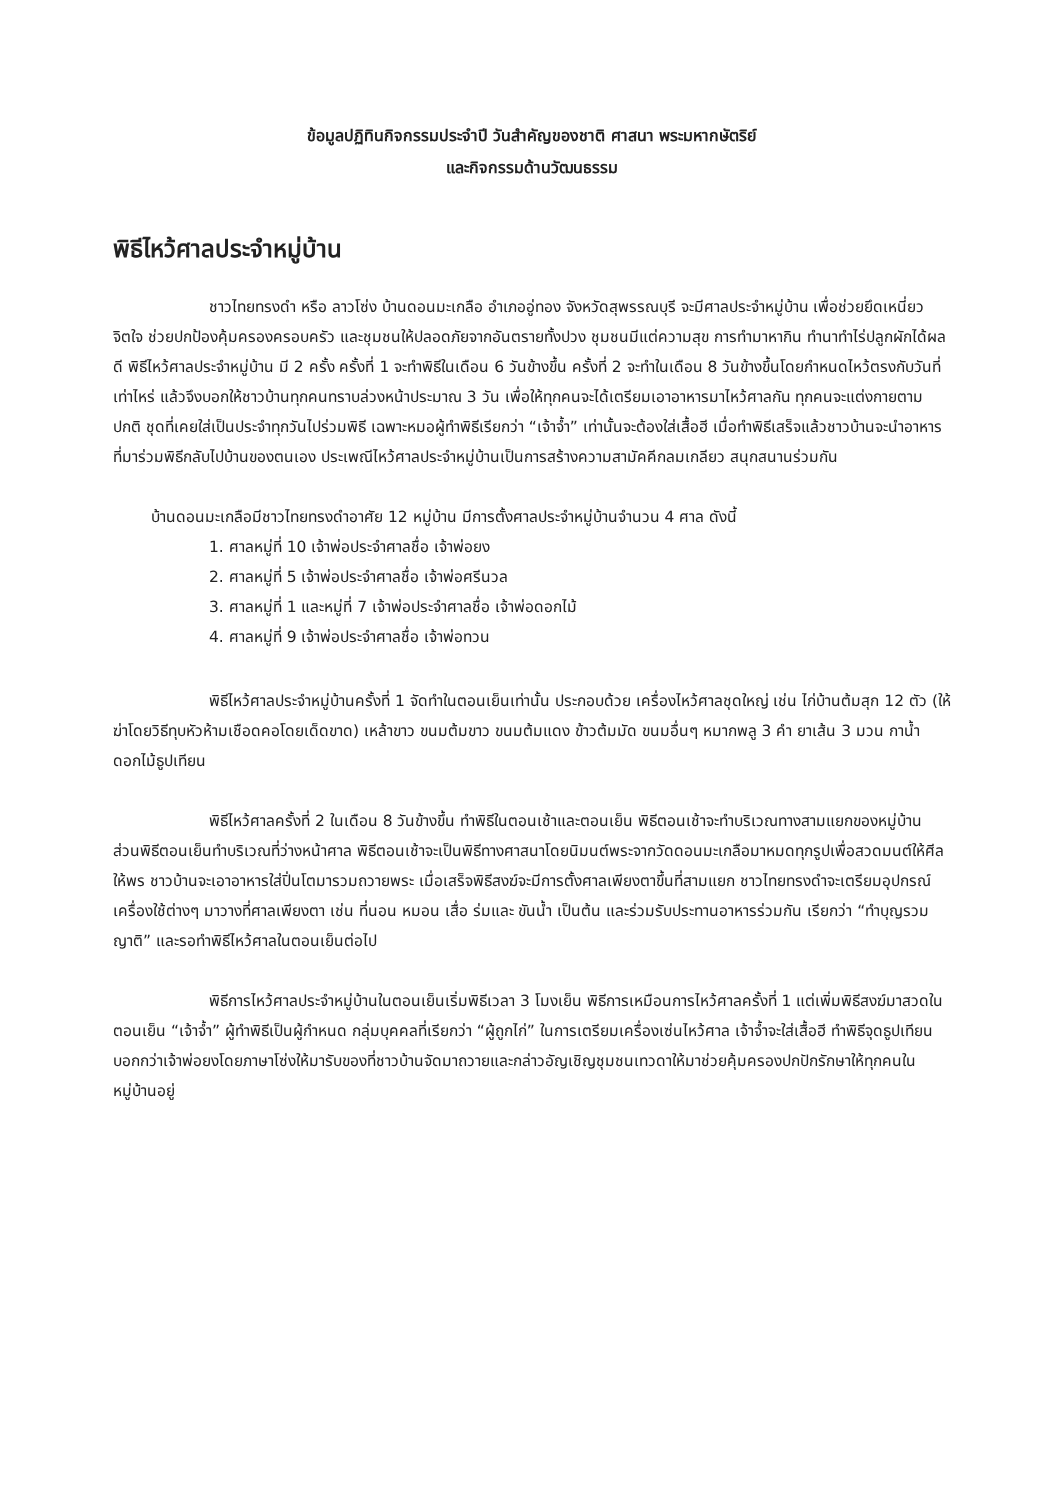ข้อมูลปฏิทินกิจกรรมประจำปี วันสำคัญของชาติ ศาสนา พระมหากษัตริย์
และกิจกรรมด้านวัฒนธรรม
พิธีไหว้ศาลประจำหมู่บ้าน
ชาวไทยทรงดำ หรือ ลาวโซ่ง บ้านดอนมะเกลือ อำเภออู่ทอง จังหวัดสุพรรณบุรี จะมีศาลประจำหมู่บ้าน เพื่อช่วยยึดเหนี่ยวจิตใจ ช่วยปกป้องคุ้มครองครอบครัว และชุมชนให้ปลอดภัยจากอันตรายทั้งปวง ชุมชนมีแต่ความสุข การทำมาหากิน ทำนาทำไร่ปลูกผักได้ผลดี พิธีไหว้ศาลประจำหมู่บ้าน มี 2 ครั้ง ครั้งที่ 1 จะทำพิธีในเดือน 6 วันข้างขึ้น ครั้งที่ 2 จะทำในเดือน 8 วันข้างขึ้นโดยกำหนดไหว้ตรงกับวันที่เท่าไหร่ แล้วจึงบอกให้ชาวบ้านทุกคนทราบล่วงหน้าประมาณ 3 วัน เพื่อให้ทุกคนจะได้เตรียมเอาอาหารมาไหว้ศาลกัน ทุกคนจะแต่งกายตามปกติ ชุดที่เคยใส่เป็นประจำทุกวันไปร่วมพิธี เฉพาะหมอผู้ทำพิธีเรียกว่า “เจ้าจ้ำ” เท่านั้นจะต้องใส่เสื้อฮี เมื่อทำพิธีเสร็จแล้วชาวบ้านจะนำอาหารที่มาร่วมพิธีกลับไปบ้านของตนเอง ประเพณีไหว้ศาลประจำหมู่บ้านเป็นการสร้างความสามัคคีกลมเกลียว สนุกสนานร่วมกัน
บ้านดอนมะเกลือมีชาวไทยทรงดำอาศัย 12 หมู่บ้าน มีการตั้งศาลประจำหมู่บ้านจำนวน 4 ศาล ดังนี้
1. ศาลหมู่ที่ 10 เจ้าพ่อประจำศาลชื่อ เจ้าพ่อยง
2. ศาลหมู่ที่ 5 เจ้าพ่อประจำศาลชื่อ เจ้าพ่อศรีนวล
3. ศาลหมู่ที่ 1 และหมู่ที่ 7 เจ้าพ่อประจำศาลชื่อ เจ้าพ่อดอกไม้
4. ศาลหมู่ที่ 9 เจ้าพ่อประจำศาลชื่อ เจ้าพ่อทวน
พิธีไหว้ศาลประจำหมู่บ้านครั้งที่ 1 จัดทำในตอนเย็นเท่านั้น ประกอบด้วย เครื่องไหว้ศาลชุดใหญ่ เช่น ไก่บ้านต้มสุก 12 ตัว (ให้ฆ่าโดยวิธีทุบหัวห้ามเชือดคอโดยเด็ดขาด) เหล้าขาว ขนมต้มขาว ขนมต้มแดง ข้าวต้มมัด ขนมอื่นๆ หมากพลู 3 คำ ยาเส้น 3 มวน กาน้ำ ดอกไม้ธูปเทียน
พิธีไหว้ศาลครั้งที่ 2 ในเดือน 8 วันข้างขึ้น ทำพิธีในตอนเช้าและตอนเย็น พิธีตอนเช้าจะทำบริเวณทางสามแยกของหมู่บ้าน ส่วนพิธีตอนเย็นทำบริเวณที่ว่างหน้าศาล พิธีตอนเช้าจะเป็นพิธีทางศาสนาโดยนิมนต์พระจากวัดดอนมะเกลือมาหมดทุกรูปเพื่อสวดมนต์ให้ศีลให้พร ชาวบ้านจะเอาอาหารใส่ปิ่นโตมารวมถวายพระ เมื่อเสร็จพิธีสงฆ์จะมีการตั้งศาลเพียงตาขึ้นที่สามแยก ชาวไทยทรงดำจะเตรียมอุปกรณ์เครื่องใช้ต่างๆ มาวางที่ศาลเพียงตา เช่น ที่นอน หมอน เสื่อ ร่มและ ขันน้ำ เป็นต้น และร่วมรับประทานอาหารร่วมกัน เรียกว่า “ทำบุญรวมญาติ” และรอทำพิธีไหว้ศาลในตอนเย็นต่อไป
พิธีการไหว้ศาลประจำหมู่บ้านในตอนเย็นเริ่มพิธีเวลา 3 โมงเย็น พิธีการเหมือนการไหว้ศาลครั้งที่ 1 แต่เพิ่มพิธีสงฆ์มาสวดในตอนเย็น “เจ้าจ้ำ” ผู้ทำพิธีเป็นผู้กำหนด กลุ่มบุคคลที่เรียกว่า “ผู้ถูกไก่” ในการเตรียมเครื่องเซ่นไหว้ศาล เจ้าจ้ำจะใส่เสื้อฮี ทำพิธีจุดธูปเทียนบอกกว่าเจ้าพ่อยงโดยภาษาโซ่งให้มารับของที่ชาวบ้านจัดมาถวายและกล่าวอัญเชิญชุมชนเทวดาให้มาช่วยคุ้มครองปกปักรักษาให้ทุกคนในหมู่บ้านอยู่